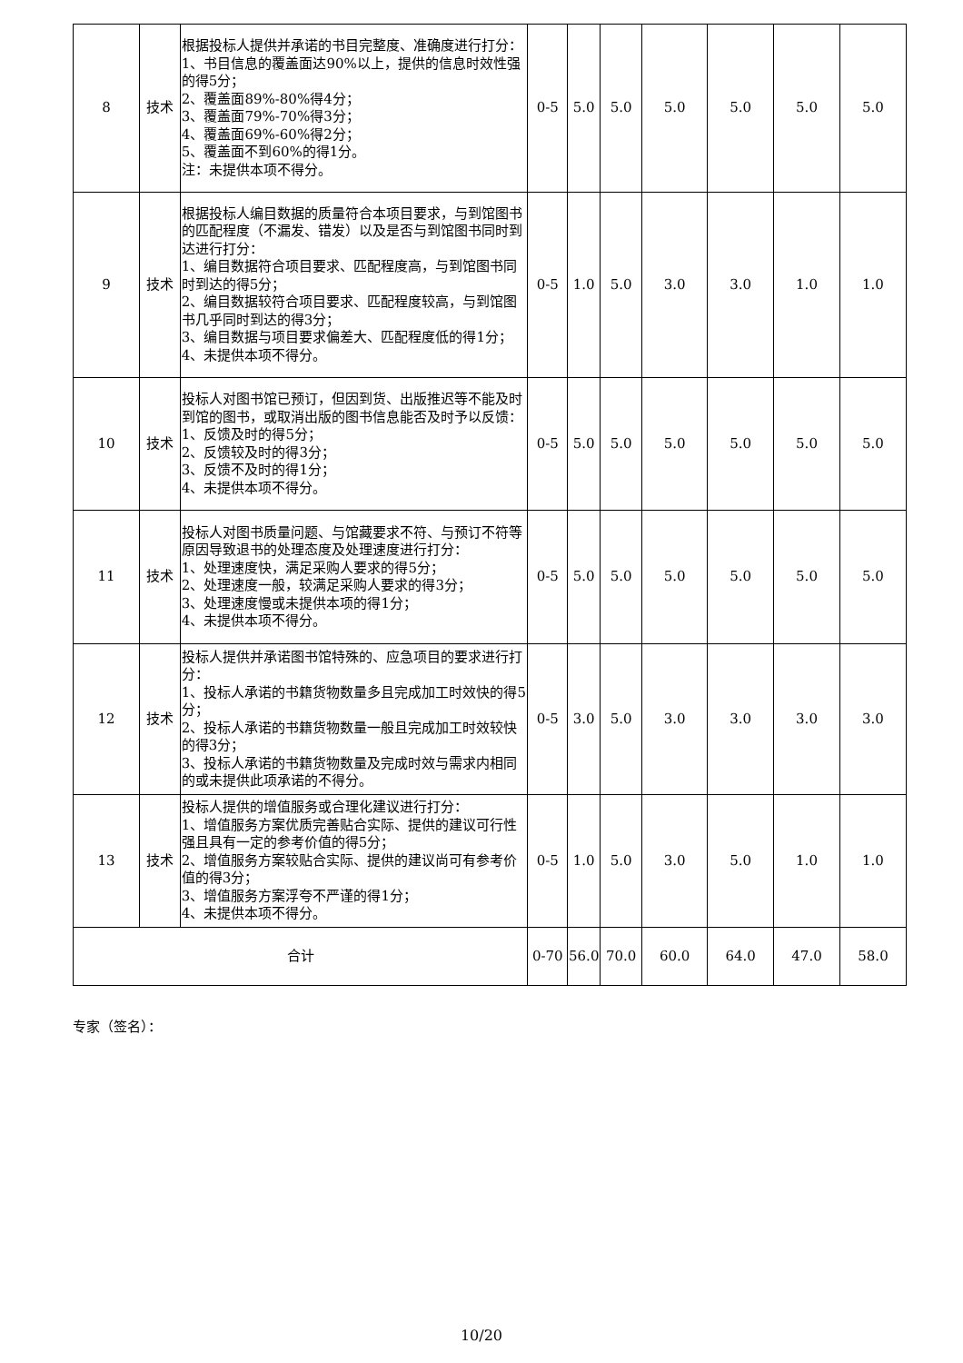| 8 | 技术 | 根据投标人提供并承诺的书目完整度、准确度进行打分： 1、书目信息的覆盖面达90%以上，提供的信息时效性强的得5分； 2、覆盖面89%-80%得4分； 3、覆盖面79%-70%得3分； 4、覆盖面69%-60%得2分； 5、覆盖面不到60%的得1分。 注：未提供本项不得分。 | 0-5 | 5.0 | 5.0 | 5.0 | 5.0 | 5.0 | 5.0 |
| 9 | 技术 | 根据投标人编目数据的质量符合本项目要求，与到馆图书的匹配程度（不漏发、错发）以及是否与到馆图书同时到达进行打分： 1、编目数据符合项目要求、匹配程度高，与到馆图书同时到达的得5分； 2、编目数据较符合项目要求、匹配程度较高，与到馆图书几乎同时到达的得3分； 3、编目数据与项目要求偏差大、匹配程度低的得1分； 4、未提供本项不得分。 | 0-5 | 1.0 | 5.0 | 3.0 | 3.0 | 1.0 | 1.0 |
| 10 | 技术 | 投标人对图书馆已预订，但因到货、出版推迟等不能及时到馆的图书，或取消出版的图书信息能否及时予以反馈： 1、反馈及时的得5分； 2、反馈较及时的得3分； 3、反馈不及时的得1分； 4、未提供本项不得分。 | 0-5 | 5.0 | 5.0 | 5.0 | 5.0 | 5.0 | 5.0 |
| 11 | 技术 | 投标人对图书质量问题、与馆藏要求不符、与预订不符等原因导致退书的处理态度及处理速度进行打分： 1、处理速度快，满足采购人要求的得5分； 2、处理速度一般，较满足采购人要求的得3分； 3、处理速度慢或未提供本项的得1分； 4、未提供本项不得分。 | 0-5 | 5.0 | 5.0 | 5.0 | 5.0 | 5.0 | 5.0 |
| 12 | 技术 | 投标人提供并承诺图书馆特殊的、应急项目的要求进行打分： 1、投标人承诺的书籍货物数量多且完成加工时效快的得5分； 2、投标人承诺的书籍货物数量一般且完成加工时效较快的得3分； 3、投标人承诺的书籍货物数量及完成时效与需求内相同的或未提供此项承诺的不得分。 | 0-5 | 3.0 | 5.0 | 3.0 | 3.0 | 3.0 | 3.0 |
| 13 | 技术 | 投标人提供的增值服务或合理化建议进行打分： 1、增值服务方案优质完善贴合实际、提供的建议可行性强且具有一定的参考价值的得5分； 2、增值服务方案较贴合实际、提供的建议尚可有参考价值的得3分； 3、增值服务方案浮夸不严谨的得1分； 4、未提供本项不得分。 | 0-5 | 1.0 | 5.0 | 3.0 | 5.0 | 1.0 | 1.0 |
| 合计 | | | 0-70 | 56.0 | 70.0 | 60.0 | 64.0 | 47.0 | 58.0 |
专家（签名）：
10/20